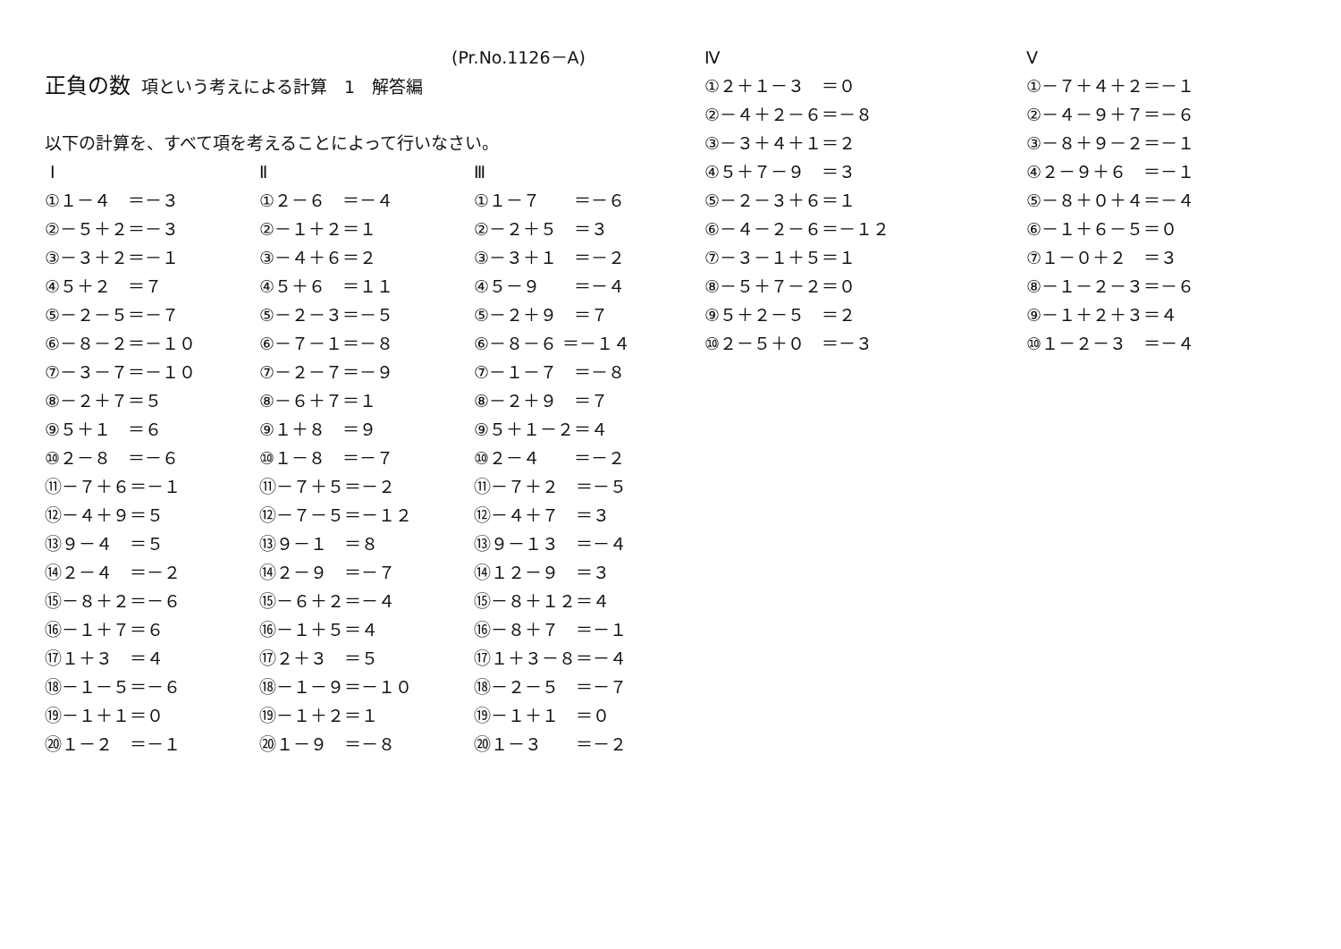(Pr.No.1126－A)
正負の数 項という考えによる計算　1　解答編
以下の計算を、すべて項を考えることによって行いなさい。
Ⅰ
①１－４　＝－３
②－５＋２＝－３
③－３＋２＝－１
④５＋２　＝７
⑤－２－５＝－７
⑥－８－２＝－１０
⑦－３－７＝－１０
⑧－２＋７＝５
⑨５＋１　＝６
⑩２－８　＝－６
⑪－７＋６＝－１
⑫－４＋９＝５
⑬９－４　＝５
⑭２－４　＝－２
⑮－８＋２＝－６
⑯－１＋７＝６
⑰１＋３　＝４
⑱－１－５＝－６
⑲－１＋１＝０
⑳１－２　＝－１
Ⅱ
①２－６　＝－４
②－１＋２＝１
③－４＋６＝２
④５＋６　＝１１
⑤－２－３＝－５
⑥－７－１＝－８
⑦－２－７＝－９
⑧－６＋７＝１
⑨１＋８　＝９
⑩１－８　＝－７
⑪－７＋５＝－２
⑫－７－５＝－１２
⑬９－１　＝８
⑭２－９　＝－７
⑮－６＋２＝－４
⑯－１＋５＝４
⑰２＋３　＝５
⑱－１－９＝－１０
⑲－１＋２＝１
⑳１－９　＝－８
Ⅲ
①１－７　　＝－６
②－２＋５　＝３
③－３＋１　＝－２
④５－９　　＝－４
⑤－２＋９　＝７
⑥－８－６ ＝－１４
⑦－１－７　＝－８
⑧－２＋９　＝７
⑨５＋１－２＝４
⑩２－４　　＝－２
⑪－７＋２　＝－５
⑫－４＋７　＝３
⑬９－１３　＝－４
⑭１２－９　＝３
⑮－８＋１２＝４
⑯－８＋７　＝－１
⑰１＋３－８＝－４
⑱－２－５　＝－７
⑲－１＋１　＝０
⑳１－３　　＝－２
Ⅳ
①２＋１－３　＝０
②－４＋２－６＝－８
③－３＋４＋１＝２
④５＋７－９　＝３
⑤－２－３＋６＝１
⑥－４－２－６＝－１２
⑦－３－１＋５＝１
⑧－５＋７－２＝０
⑨５＋２－５　＝２
⑩２－５＋０　＝－３
Ⅴ
①－７＋４＋２＝－１
②－４－９＋７＝－６
③－８＋９－２＝－１
④２－９＋６　＝－１
⑤－８＋０＋４＝－４
⑥－１＋６－５＝０
⑦１－０＋２　＝３
⑧－１－２－３＝－６
⑨－１＋２＋３＝４
⑩１－２－３　＝－４